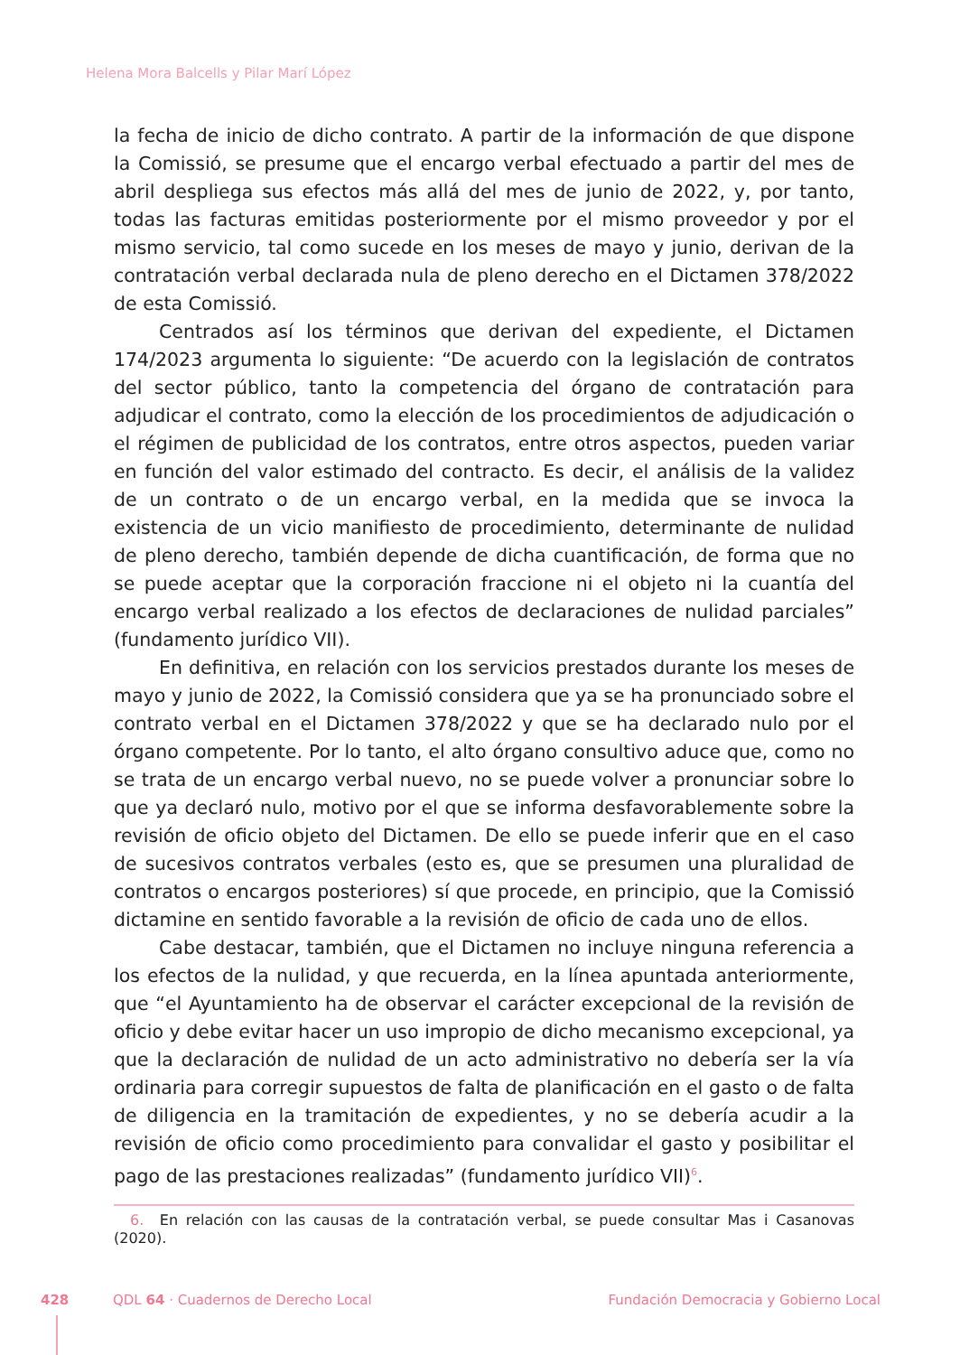Helena Mora Balcells y Pilar Marí López
la fecha de inicio de dicho contrato. A partir de la información de que dispone la Comissió, se presume que el encargo verbal efectuado a partir del mes de abril despliega sus efectos más allá del mes de junio de 2022, y, por tanto, todas las facturas emitidas posteriormente por el mismo proveedor y por el mismo servicio, tal como sucede en los meses de mayo y junio, derivan de la contratación verbal declarada nula de pleno derecho en el Dictamen 378/2022 de esta Comissió.
Centrados así los términos que derivan del expediente, el Dictamen 174/2023 argumenta lo siguiente: “De acuerdo con la legislación de contratos del sector público, tanto la competencia del órgano de contratación para adjudicar el contrato, como la elección de los procedimientos de adjudicación o el régimen de publicidad de los contratos, entre otros aspectos, pueden variar en función del valor estimado del contracto. Es decir, el análisis de la validez de un contrato o de un encargo verbal, en la medida que se invoca la existencia de un vicio manifiesto de procedimiento, determinante de nulidad de pleno derecho, también depende de dicha cuantificación, de forma que no se puede aceptar que la corporación fraccione ni el objeto ni la cuantía del encargo verbal realizado a los efectos de declaraciones de nulidad parciales” (fundamento jurídico VII).
En definitiva, en relación con los servicios prestados durante los meses de mayo y junio de 2022, la Comissió considera que ya se ha pronunciado sobre el contrato verbal en el Dictamen 378/2022 y que se ha declarado nulo por el órgano competente. Por lo tanto, el alto órgano consultivo aduce que, como no se trata de un encargo verbal nuevo, no se puede volver a pronunciar sobre lo que ya declaró nulo, motivo por el que se informa desfavorablemente sobre la revisión de oficio objeto del Dictamen. De ello se puede inferir que en el caso de sucesivos contratos verbales (esto es, que se presumen una pluralidad de contratos o encargos posteriores) sí que procede, en principio, que la Comissió dictamine en sentido favorable a la revisión de oficio de cada uno de ellos.
Cabe destacar, también, que el Dictamen no incluye ninguna referencia a los efectos de la nulidad, y que recuerda, en la línea apuntada anteriormente, que “el Ayuntamiento ha de observar el carácter excepcional de la revisión de oficio y debe evitar hacer un uso impropio de dicho mecanismo excepcional, ya que la declaración de nulidad de un acto administrativo no debería ser la vía ordinaria para corregir supuestos de falta de planificación en el gasto o de falta de diligencia en la tramitación de expedientes, y no se debería acudir a la revisión de oficio como procedimiento para convalidar el gasto y posibilitar el pago de las prestaciones realizadas” (fundamento jurídico VII)<sup>6</sup>.
6. En relación con las causas de la contratación verbal, se puede consultar Mas i Casanovas (2020).
428 QDL 64 · Cuadernos de Derecho Local
Fundación Democracia y Gobierno Local